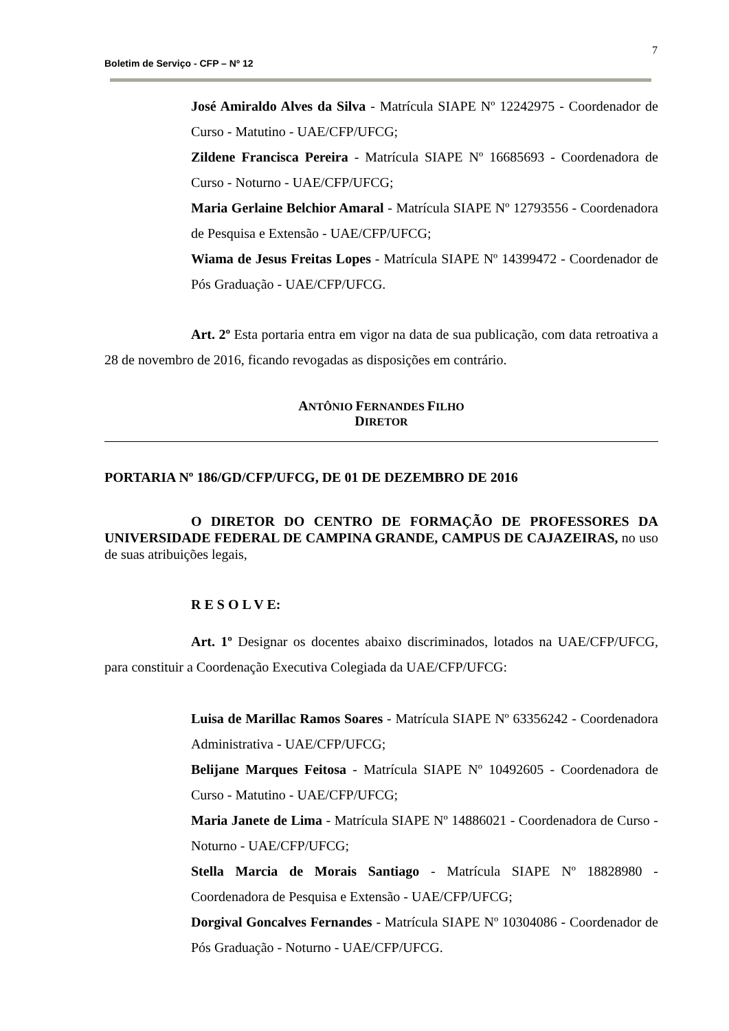7
Boletim de Serviço - CFP – Nº 12
José Amiraldo Alves da Silva - Matrícula SIAPE Nº 12242975 - Coordenador de Curso - Matutino - UAE/CFP/UFCG;
Zildene Francisca Pereira - Matrícula SIAPE Nº 16685693 - Coordenadora de Curso - Noturno - UAE/CFP/UFCG;
Maria Gerlaine Belchior Amaral - Matrícula SIAPE Nº 12793556 - Coordenadora de Pesquisa e Extensão - UAE/CFP/UFCG;
Wiama de Jesus Freitas Lopes - Matrícula SIAPE Nº 14399472 - Coordenador de Pós Graduação - UAE/CFP/UFCG.
Art. 2º Esta portaria entra em vigor na data de sua publicação, com data retroativa a 28 de novembro de 2016, ficando revogadas as disposições em contrário.
ANTÔNIO FERNANDES FILHO
DIRETOR
PORTARIA Nº 186/GD/CFP/UFCG, DE 01 DE DEZEMBRO DE 2016
O DIRETOR DO CENTRO DE FORMAÇÃO DE PROFESSORES DA UNIVERSIDADE FEDERAL DE CAMPINA GRANDE, CAMPUS DE CAJAZEIRAS, no uso de suas atribuições legais,
R E S O L V E:
Art. 1º Designar os docentes abaixo discriminados, lotados na UAE/CFP/UFCG, para constituir a Coordenação Executiva Colegiada da UAE/CFP/UFCG:
Luisa de Marillac Ramos Soares - Matrícula SIAPE Nº 63356242 - Coordenadora Administrativa - UAE/CFP/UFCG;
Belijane Marques Feitosa - Matrícula SIAPE Nº 10492605 - Coordenadora de Curso - Matutino - UAE/CFP/UFCG;
Maria Janete de Lima - Matrícula SIAPE Nº 14886021 - Coordenadora de Curso - Noturno - UAE/CFP/UFCG;
Stella Marcia de Morais Santiago - Matrícula SIAPE Nº 18828980 - Coordenadora de Pesquisa e Extensão - UAE/CFP/UFCG;
Dorgival Goncalves Fernandes - Matrícula SIAPE Nº 10304086 - Coordenador de Pós Graduação - Noturno - UAE/CFP/UFCG.